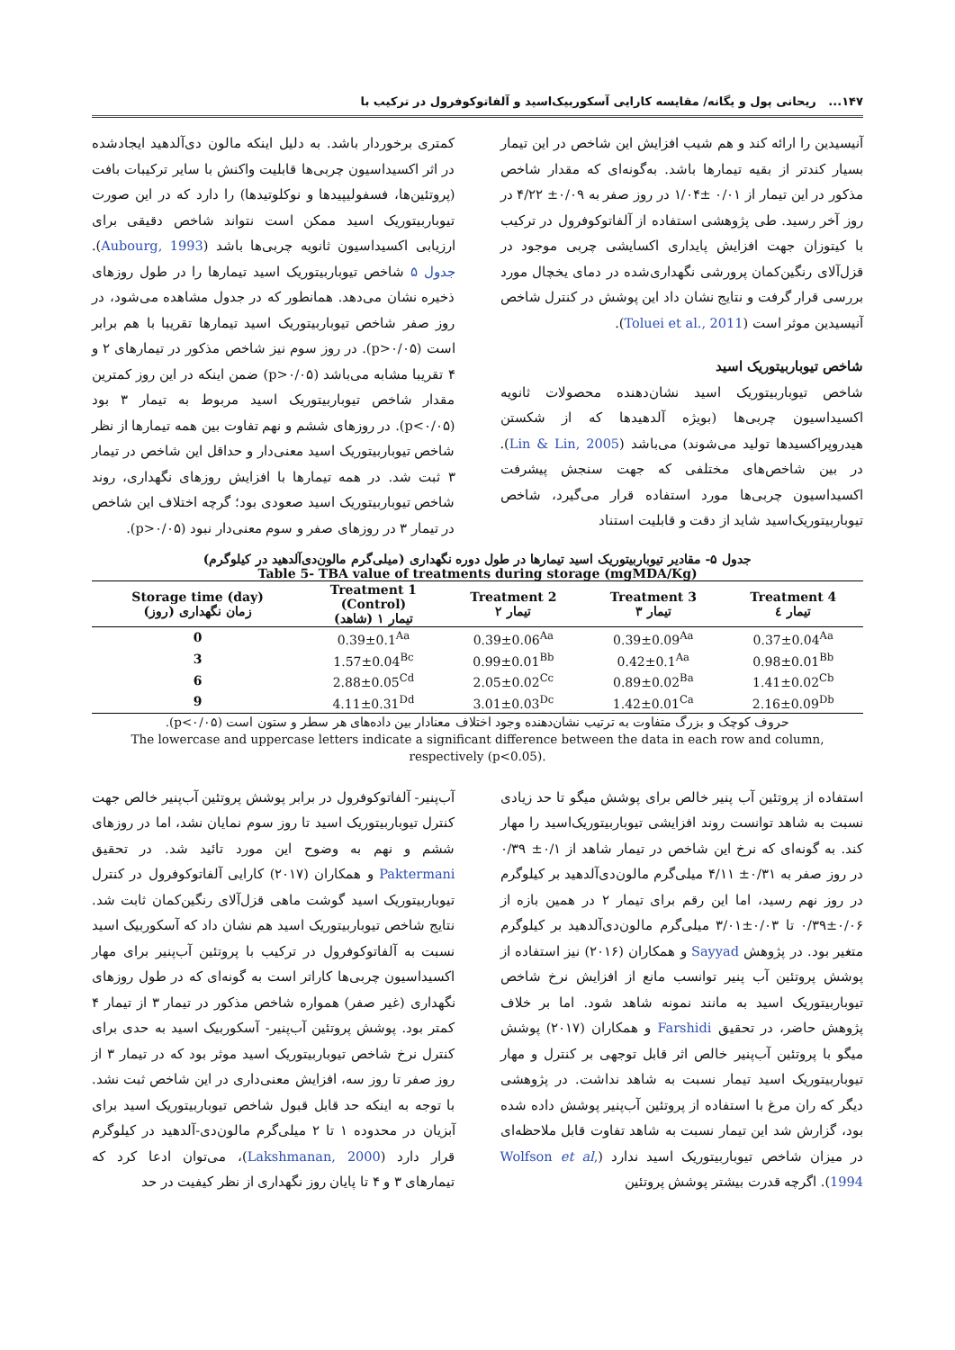۱۴۷... ریحانی پول و یگانه/ مقایسه کارایی آسکوربیک‌اسید و آلفاتوکوفرول در ترکیب با
آنیسیدین را ارائه کند و هم شیب افزایش این شاخص در این تیمار بسیار کندتر از بقیه تیمارها باشد. به‌گونه‌ای که مقدار شاخص مذکور در این تیمار از ۰/۰۱ ±۱/۰۴ در روز صفر به ۰/۰۹± ۴/۲۲ در روز آخر رسید. طی پژوهشی استفاده از آلفاتوکوفرول در ترکیب با کیتوزان جهت افزایش پایداری اکسایشی چربی موجود در قزل‌آلای رنگین‌کمان پرورشی نگهداری‌شده در دمای یخچال مورد بررسی قرار گرفت و نتایج نشان داد این پوشش در کنترل شاخص آنیسیدین موثر است (Toluei et al., 2011).
شاخص تیوباربیتوریک اسید
شاخص تیوباربیتوریک اسید نشان‌دهنده محصولات ثانویه اکسیداسیون چربی‌ها (بویژه آلدهیدها که از شکستن هیدروپراکسیدها تولید می‌شوند) می‌باشد (Lin & Lin, 2005). در بین شاخص‌های مختلفی که جهت سنجش پیشرفت اکسیداسیون چربی‌ها مورد استفاده قرار می‌گیرد، شاخص تیوباربیتوریک‌اسید شاید از دقت و قابلیت استناد
کمتری برخوردار باشد. به دلیل اینکه مالون دی‌آلدهید ایجادشده در اثر اکسیداسیون چربی‌ها قابلیت واکنش با سایر ترکیبات بافت (پروتئین‌ها، فسفولیپیدها و نوکلوتیدها) را دارد که در این صورت تیوباربیتوریک اسید ممکن است نتواند شاخص دقیقی برای ارزیابی اکسیداسیون ثانویه چربی‌ها باشد (Aubourg, 1993). جدول ۵ شاخص تیوباربیتوریک اسید تیمارها را در طول روزهای ذخیره نشان می‌دهد. همانطور که در جدول مشاهده می‌شود، در روز صفر شاخص تیوباربیتوریک اسید تیمارها تقریبا با هم برابر است (p>۰/۰۵). در روز سوم نیز شاخص مذکور در تیمارهای ۲ و ۴ تقریبا مشابه می‌باشد (p>۰/۰۵) ضمن اینکه در این روز کمترین مقدار شاخص تیوباربیتوریک اسید مربوط به تیمار ۳ بود (p<۰/۰۵). در روزهای ششم و نهم تفاوت بین همه تیمارها از نظر شاخص تیوباربیتوریک اسید معنی‌دار و حداقل این شاخص در تیمار ۳ ثبت شد. در همه تیمارها با افزایش روزهای نگهداری، روند شاخص تیوباربیتوریک اسید صعودی بود؛ گرچه اختلاف این شاخص در تیمار ۳ در روزهای صفر و سوم معنی‌دار نبود (p>۰/۰۵).
جدول ۵- مقادیر تیوباربیتوریک اسید تیمارها در طول دوره نگهداری (میلی‌گرم مالون‌دی‌آلدهید در کیلوگرم)
Table 5- TBA value of treatments during storage (mgMDA/Kg)
| Storage time (day) زمان نگهداری (روز) | Treatment 1 (Control) تیمار ۱ (شاهد) | Treatment 2 تیمار ۲ | Treatment 3 تیمار ۳ | Treatment 4 تیمار ٤ |
| --- | --- | --- | --- | --- |
| 0 | 0.39±0.1<sup>Aa</sup> | 0.39±0.06<sup>Aa</sup> | 0.39±0.09<sup>Aa</sup> | 0.37±0.04<sup>Aa</sup> |
| 3 | 1.57±0.04<sup>Bc</sup> | 0.99±0.01<sup>Bb</sup> | 0.42±0.1<sup>Aa</sup> | 0.98±0.01<sup>Bb</sup> |
| 6 | 2.88±0.05<sup>Cd</sup> | 2.05±0.02<sup>Cc</sup> | 0.89±0.02<sup>Ba</sup> | 1.41±0.02<sup>Cb</sup> |
| 9 | 4.11±0.31<sup>Dd</sup> | 3.01±0.03<sup>Dc</sup> | 1.42±0.01<sup>Ca</sup> | 2.16±0.09<sup>Db</sup> |
حروف کوچک و بزرگ متفاوت به ترتیب نشان‌دهنده وجود اختلاف معنادار بین داده‌های هر سطر و ستون است (p<۰/۰۵).
The lowercase and uppercase letters indicate a significant difference between the data in each row and column, respectively (p<0.05).
استفاده از پروتئین آب پنیر خالص برای پوشش میگو تا حد زیادی نسبت به شاهد توانست روند افزایشی تیوباربیتوریک‌اسید را مهار کند. به گونه‌ای که نرخ این شاخص در تیمار شاهد از ۰/۱± ۰/۳۹ در روز صفر به ۰/۳۱± ۴/۱۱ میلی‌گرم مالون‌دی‌آلدهید بر کیلوگرم در روز نهم رسید، اما این رقم برای تیمار ۲ در همین بازه از ۰/۰۶±۰/۳۹ تا ۰/۰۳±۳/۰۱ میلی‌گرم مالون‌دی‌آلدهید بر کیلوگرم متغیر بود. در پژوهش Sayyad و همکاران (۲۰۱۶) نیز استفاده از پوشش پروتئین آب پنیر توانسب مانع از افزایش نرخ شاخص تیوباربیتوریک اسید به مانند نمونه شاهد شود. اما بر خلاف پژوهش حاضر، در تحقیق Farshidi و همکاران (۲۰۱۷) پوشش میگو با پروتئین آب‌پنیر خالص اثر قابل توجهی بر کنترل و مهار تیوباربیتوریک اسید تیمار نسبت به شاهد نداشت. در پژوهشی دیگر که ران مرغ با استفاده از پروتئین آب‌پنیر پوشش داده شده بود، گزارش شد این تیمار نسبت به شاهد تفاوت قابل ملاحظه‌ای در میزان شاخص تیوباربیتوریک اسید ندارد (Wolfson et al, 1994). اگرچه قدرت بیشتر پوشش پروتئین
آب‌پنیر- آلفاتوکوفرول در برابر پوشش پروتئین آب‌پنیر خالص جهت کنترل تیوباربیتوریک اسید تا روز سوم نمایان نشد، اما در روزهای ششم و نهم به وضوح این مورد تائید شد. در تحقیق Paktermani و همکاران (۲۰۱۷) کارایی آلفاتوکوفرول در کنترل تیوباربیتوریک اسید گوشت ماهی قزل‌آلای رنگین‌کمان ثابت شد. نتایج شاخص تیوباربیتوریک اسید هم نشان داد که آسکوربیک اسید نسبت به آلفاتوکوفرول در ترکیب با پروتئین آب‌پنیر برای مهار اکسیداسیون چربی‌ها کاراتر است به گونه‌ای که در طول روزهای نگهداری (غیر صفر) همواره شاخص مذکور در تیمار ۳ از تیمار ۴ کمتر بود. پوشش پروتئین آب‌پنیر- آسکوربیک اسید به حدی برای کنترل نرخ شاخص تیوباربیتوریک اسید موثر بود که در تیمار ۳ از روز صفر تا روز سه، افزایش معنی‌داری در این شاخص ثبت نشد. با توجه به اینکه حد قابل قبول شاخص تیوباربیتوریک اسید برای آبزیان در محدوده ۱ تا ۲ میلی‌گرم مالون‌دی-آلدهید در کیلوگرم قرار دارد (Lakshmanan, 2000)، می‌توان ادعا کرد که تیمارهای ۳ و ۴ تا پایان روز نگهداری از نظر کیفیت در حد